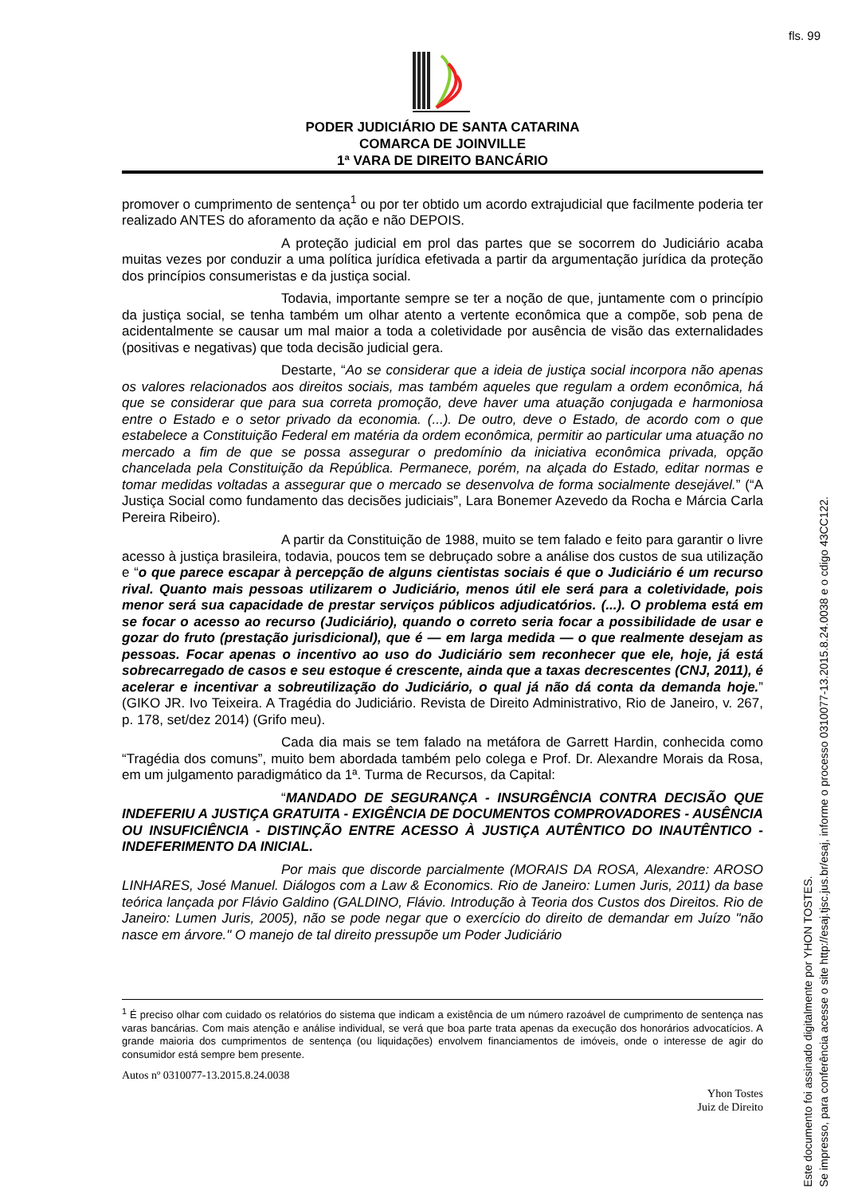fls. 99
PODER JUDICIÁRIO DE SANTA CATARINA
COMARCA DE JOINVILLE
1ª VARA DE DIREITO BANCÁRIO
promover o cumprimento de sentença<sup>1</sup> ou por ter obtido um acordo extrajudicial que facilmente poderia ter realizado ANTES do aforamento da ação e não DEPOIS.
A proteção judicial em prol das partes que se socorrem do Judiciário acaba muitas vezes por conduzir a uma política jurídica efetivada a partir da argumentação jurídica da proteção dos princípios consumeristas e da justiça social.
Todavia, importante sempre se ter a noção de que, juntamente com o princípio da justiça social, se tenha também um olhar atento a vertente econômica que a compõe, sob pena de acidentalmente se causar um mal maior a toda a coletividade por ausência de visão das externalidades (positivas e negativas) que toda decisão judicial gera.
Destarte, “Ao se considerar que a ideia de justiça social incorpora não apenas os valores relacionados aos direitos sociais, mas também aqueles que regulam a ordem econômica, há que se considerar que para sua correta promoção, deve haver uma atuação conjugada e harmoniosa entre o Estado e o setor privado da economia. (...). De outro, deve o Estado, de acordo com o que estabelece a Constituição Federal em matéria da ordem econômica, permitir ao particular uma atuação no mercado a fim de que se possa assegurar o predomínio da iniciativa econômica privada, opção chancelada pela Constituição da República. Permanece, porém, na alçada do Estado, editar normas e tomar medidas voltadas a assegurar que o mercado se desenvolva de forma socialmente desejável.” (“A Justiça Social como fundamento das decisões judiciais”, Lara Bonemer Azevedo da Rocha e Márcia Carla Pereira Ribeiro).
A partir da Constituição de 1988, muito se tem falado e feito para garantir o livre acesso à justiça brasileira, todavia, poucos tem se debruçado sobre a análise dos custos de sua utilização e “o que parece escapar à percepção de alguns cientistas sociais é que o Judiciário é um recurso rival. Quanto mais pessoas utilizarem o Judiciário, menos útil ele será para a coletividade, pois menor será sua capacidade de prestar serviços públicos adjudicatórios. (...). O problema está em se focar o acesso ao recurso (Judiciário), quando o correto seria focar a possibilidade de usar e gozar do fruto (prestação jurisdicional), que é — em larga medida — o que realmente desejam as pessoas. Focar apenas o incentivo ao uso do Judiciário sem reconhecer que ele, hoje, já está sobrecarregado de casos e seu estoque é crescente, ainda que a taxas decrescentes (CNJ, 2011), é acelerar e incentivar a sobreutilização do Judiciário, o qual já não dá conta da demanda hoje.” (GIKO JR. Ivo Teixeira. A Tragédia do Judiciário. Revista de Direito Administrativo, Rio de Janeiro, v. 267, p. 178, set/dez 2014) (Grifo meu).
Cada dia mais se tem falado na metáfora de Garrett Hardin, conhecida como “Tragédia dos comuns”, muito bem abordada também pelo colega e Prof. Dr. Alexandre Morais da Rosa, em um julgamento paradigmático da 1ª. Turma de Recursos, da Capital:
“MANDADO DE SEGURANÇA - INSURGÊNCIA CONTRA DECISÃO QUE INDEFERIU A JUSTIÇA GRATUITA - EXIGÊNCIA DE DOCUMENTOS COMPROVADORES - AUSÊNCIA OU INSUFICIÊNCIA - DISTINÇÃO ENTRE ACESSO À JUSTIÇA AUTÊNTICO DO INAUTÊNTICO - INDEFERIMENTO DA INICIAL.
Por mais que discorde parcialmente (MORAIS DA ROSA, Alexandre: AROSO LINHARES, José Manuel. Diálogos com a Law & Economics. Rio de Janeiro: Lumen Juris, 2011) da base teórica lançada por Flávio Galdino (GALDINO, Flávio. Introdução à Teoria dos Custos dos Direitos. Rio de Janeiro: Lumen Juris, 2005), não se pode negar que o exercício do direito de demandar em Juízo "não nasce em árvore." O manejo de tal direito pressupõe um Poder Judiciário
<sup>1</sup> É preciso olhar com cuidado os relatórios do sistema que indicam a existência de um número razoável de cumprimento de sentença nas varas bancárias. Com mais atenção e análise individual, se verá que boa parte trata apenas da execução dos honorários advocatícios. A grande maioria dos cumprimentos de sentença (ou liquidações) envolvem financiamentos de imóveis, onde o interesse de agir do consumidor está sempre bem presente.
Autos nº 0310077-13.2015.8.24.0038
Yhon Tostes
Juiz de Direito
Este documento foi assinado digitalmente por YHON TOSTES.
Se impresso, para conferência acesse o site http://esaj.tjsc.jus.br/esaj, informe o processo 0310077-13.2015.8.24.0038 e o cdigo 43CC122.